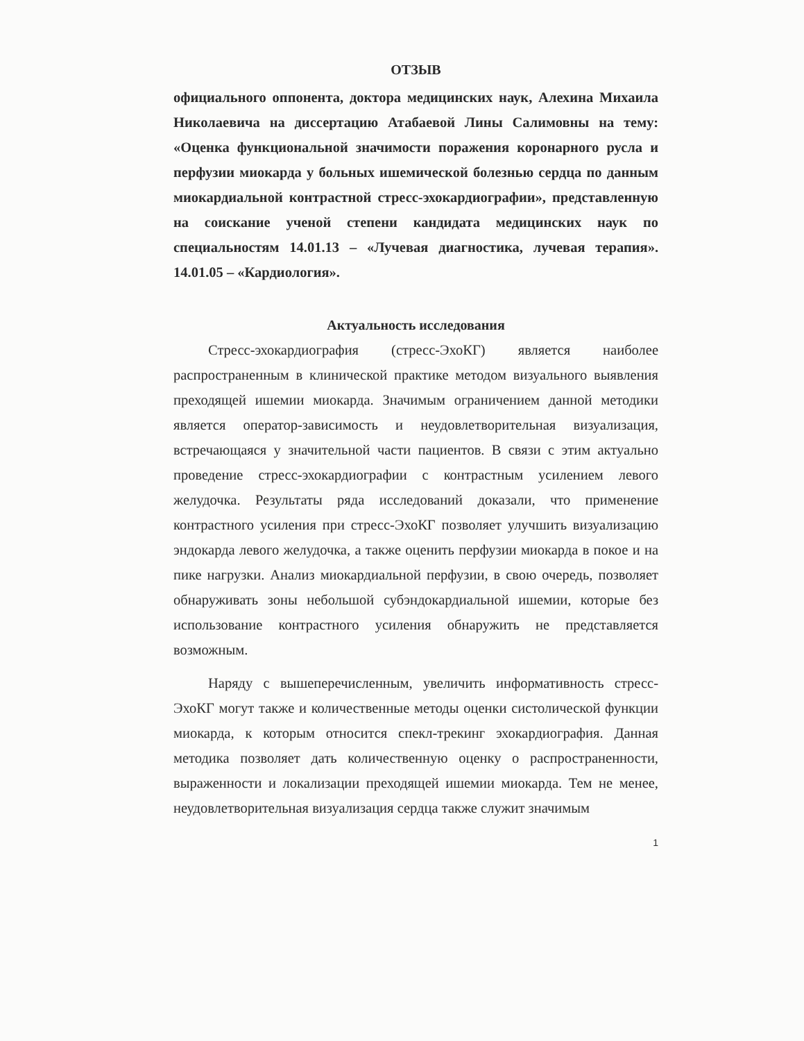ОТЗЫВ
официального оппонента, доктора медицинских наук, Алехина Михаила Николаевича на диссертацию Атабаевой Лины Салимовны на тему: «Оценка функциональной значимости поражения коронарного русла и перфузии миокарда у больных ишемической болезнью сердца по данным миокардиальной контрастной стресс-эхокардиографии», представленную на соискание ученой степени кандидата медицинских наук по специальностям 14.01.13 – «Лучевая диагностика, лучевая терапия». 14.01.05 – «Кардиология».
Актуальность исследования
Стресс-эхокардиография (стресс-ЭхоКГ) является наиболее распространенным в клинической практике методом визуального выявления преходящей ишемии миокарда. Значимым ограничением данной методики является оператор-зависимость и неудовлетворительная визуализация, встречающаяся у значительной части пациентов. В связи с этим актуально проведение стресс-эхокардиографии с контрастным усилением левого желудочка. Результаты ряда исследований доказали, что применение контрастного усиления при стресс-ЭхоКГ позволяет улучшить визуализацию эндокарда левого желудочка, а также оценить перфузии миокарда в покое и на пике нагрузки. Анализ миокардиальной перфузии, в свою очередь, позволяет обнаруживать зоны небольшой субэндокардиальной ишемии, которые без использование контрастного усиления обнаружить не представляется возможным.
Наряду с вышеперечисленным, увеличить информативность стресс-ЭхоКГ могут также и количественные методы оценки систолической функции миокарда, к которым относится спекл-трекинг эхокардиография. Данная методика позволяет дать количественную оценку о распространенности, выраженности и локализации преходящей ишемии миокарда. Тем не менее, неудовлетворительная визуализация сердца также служит значимым
1